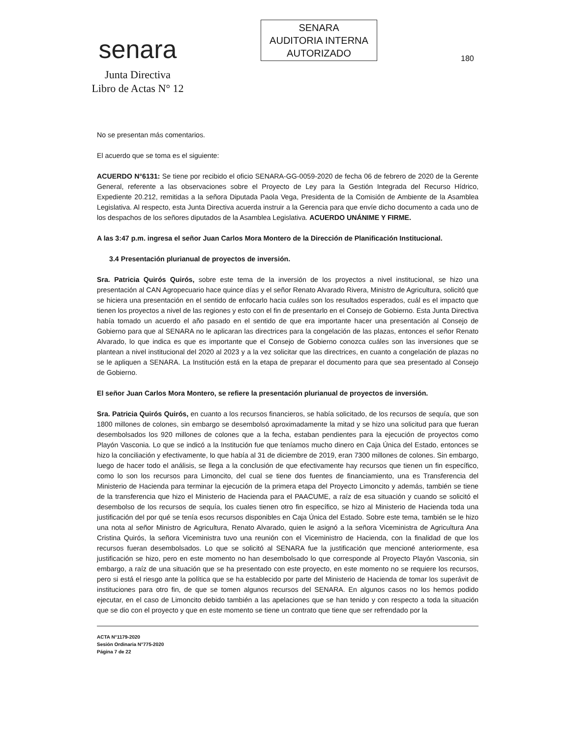senara
Junta Directiva
Libro de Actas N° 12
SENARA
AUDITORIA INTERNA
AUTORIZADO
180
No se presentan más comentarios.
El acuerdo que se toma es el siguiente:
ACUERDO N°6131: Se tiene por recibido el oficio SENARA-GG-0059-2020 de fecha 06 de febrero de 2020 de la Gerente General, referente a las observaciones sobre el Proyecto de Ley para la Gestión Integrada del Recurso Hídrico, Expediente 20.212, remitidas a la señora Diputada Paola Vega, Presidenta de la Comisión de Ambiente de la Asamblea Legislativa. Al respecto, esta Junta Directiva acuerda instruir a la Gerencia para que envíe dicho documento a cada uno de los despachos de los señores diputados de la Asamblea Legislativa. ACUERDO UNÁNIME Y FIRME.
A las 3:47 p.m. ingresa el señor Juan Carlos Mora Montero de la Dirección de Planificación Institucional.
3.4 Presentación plurianual de proyectos de inversión.
Sra. Patricia Quirós Quirós, sobre este tema de la inversión de los proyectos a nivel institucional, se hizo una presentación al CAN Agropecuario hace quince días y el señor Renato Alvarado Rivera, Ministro de Agricultura, solicitó que se hiciera una presentación en el sentido de enfocarlo hacia cuáles son los resultados esperados, cuál es el impacto que tienen los proyectos a nivel de las regiones y esto con el fin de presentarlo en el Consejo de Gobierno. Esta Junta Directiva había tomado un acuerdo el año pasado en el sentido de que era importante hacer una presentación al Consejo de Gobierno para que al SENARA no le aplicaran las directrices para la congelación de las plazas, entonces el señor Renato Alvarado, lo que indica es que es importante que el Consejo de Gobierno conozca cuáles son las inversiones que se plantean a nivel institucional del 2020 al 2023 y a la vez solicitar que las directrices, en cuanto a congelación de plazas no se le apliquen a SENARA. La Institución está en la etapa de preparar el documento para que sea presentado al Consejo de Gobierno.
El señor Juan Carlos Mora Montero, se refiere la presentación plurianual de proyectos de inversión.
Sra. Patricia Quirós Quirós, en cuanto a los recursos financieros, se había solicitado, de los recursos de sequía, que son 1800 millones de colones, sin embargo se desembolsó aproximadamente la mitad y se hizo una solicitud para que fueran desembolsados los 920 millones de colones que a la fecha, estaban pendientes para la ejecución de proyectos como Playón Vasconia. Lo que se indicó a la Institución fue que teníamos mucho dinero en Caja Única del Estado, entonces se hizo la conciliación y efectivamente, lo que había al 31 de diciembre de 2019, eran 7300 millones de colones. Sin embargo, luego de hacer todo el análisis, se llega a la conclusión de que efectivamente hay recursos que tienen un fin específico, como lo son los recursos para Limoncito, del cual se tiene dos fuentes de financiamiento, una es Transferencia del Ministerio de Hacienda para terminar la ejecución de la primera etapa del Proyecto Limoncito y además, también se tiene de la transferencia que hizo el Ministerio de Hacienda para el PAACUME, a raíz de esa situación y cuando se solicitó el desembolso de los recursos de sequía, los cuales tienen otro fin específico, se hizo al Ministerio de Hacienda toda una justificación del por qué se tenía esos recursos disponibles en Caja Única del Estado. Sobre este tema, también se le hizo una nota al señor Ministro de Agricultura, Renato Alvarado, quien le asignó a la señora Viceministra de Agricultura Ana Cristina Quirós, la señora Viceministra tuvo una reunión con el Viceministro de Hacienda, con la finalidad de que los recursos fueran desembolsados. Lo que se solicitó al SENARA fue la justificación que mencioné anteriormente, esa justificación se hizo, pero en este momento no han desembolsado lo que corresponde al Proyecto Playón Vasconia, sin embargo, a raíz de una situación que se ha presentado con este proyecto, en este momento no se requiere los recursos, pero si está el riesgo ante la política que se ha establecido por parte del Ministerio de Hacienda de tomar los superávit de instituciones para otro fin, de que se tomen algunos recursos del SENARA. En algunos casos no los hemos podido ejecutar, en el caso de Limoncito debido también a las apelaciones que se han tenido y con respecto a toda la situación que se dio con el proyecto y que en este momento se tiene un contrato que tiene que ser refrendado por la
ACTA N°1179-2020
Sesión Ordinaria N°775-2020
Página 7 de 22